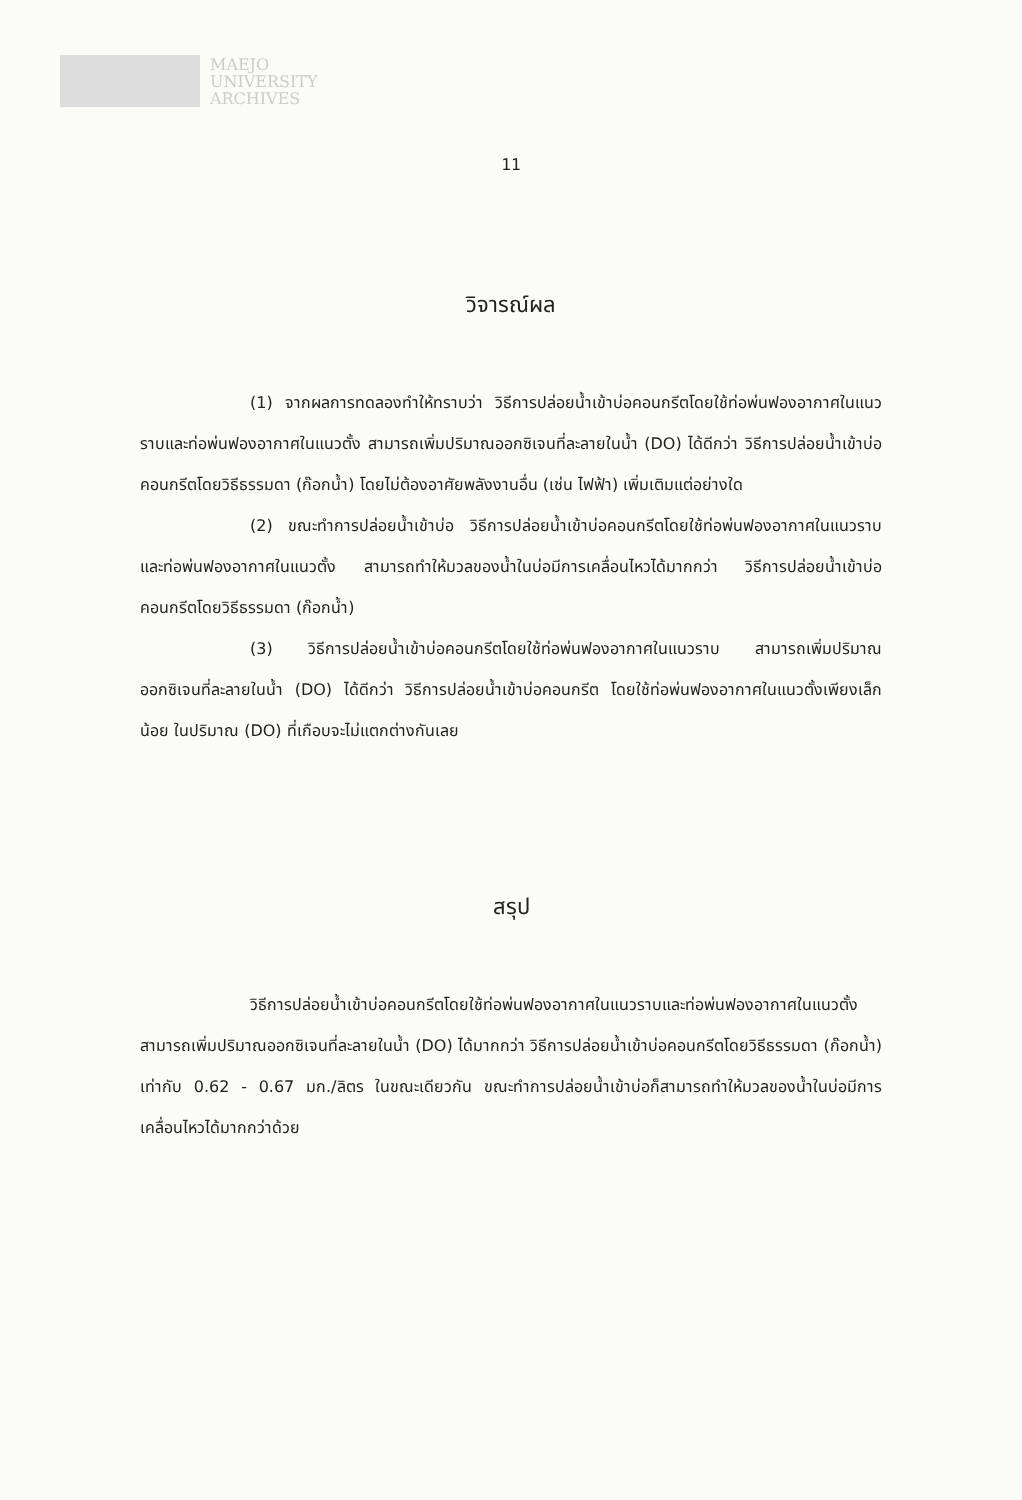MAEJO
UNIVERSITY
ARCHIVES
11
วิจารณ์ผล
(1) จากผลการทดลองทำให้ทราบว่า วิธีการปล่อยน้ำเข้าบ่อคอนกรีตโดยใช้ท่อพ่นฟองอากาศในแนวราบและท่อพ่นฟองอากาศในแนวตั้ง สามารถเพิ่มปริมาณออกซิเจนที่ละลายในน้ำ (DO) ได้ดีกว่า วิธีการปล่อยน้ำเข้าบ่อคอนกรีตโดยวิธีธรรมดา (ก๊อกน้ำ) โดยไม่ต้องอาศัยพลังงานอื่น (เช่น ไฟฟ้า) เพิ่มเติมแต่อย่างใด
(2) ขณะทำการปล่อยน้ำเข้าบ่อ วิธีการปล่อยน้ำเข้าบ่อคอนกรีตโดยใช้ท่อพ่นฟองอากาศในแนวราบและท่อพ่นฟองอากาศในแนวตั้ง สามารถทำให้มวลของน้ำในบ่อมีการเคลื่อนไหวได้มากกว่า วิธีการปล่อยน้ำเข้าบ่อคอนกรีตโดยวิธีธรรมดา (ก๊อกน้ำ)
(3) วิธีการปล่อยน้ำเข้าบ่อคอนกรีตโดยใช้ท่อพ่นฟองอากาศในแนวราบ สามารถเพิ่มปริมาณออกซิเจนที่ละลายในน้ำ (DO) ได้ดีกว่า วิธีการปล่อยน้ำเข้าบ่อคอนกรีต โดยใช้ท่อพ่นฟองอากาศในแนวตั้งเพียงเล็กน้อย ในปริมาณ (DO) ที่เกือบจะไม่แตกต่างกันเลย
สรุป
วิธีการปล่อยน้ำเข้าบ่อคอนกรีตโดยใช้ท่อพ่นฟองอากาศในแนวราบและท่อพ่นฟองอากาศในแนวตั้ง สามารถเพิ่มปริมาณออกซิเจนที่ละลายในน้ำ (DO) ได้มากกว่า วิธีการปล่อยน้ำเข้าบ่อคอนกรีตโดยวิธีธรรมดา (ก๊อกน้ำ) เท่ากับ 0.62 - 0.67 มก./ลิตร ในขณะเดียวกัน ขณะทำการปล่อยน้ำเข้าบ่อก็สามารถทำให้มวลของน้ำในบ่อมีการเคลื่อนไหวได้มากกว่าด้วย